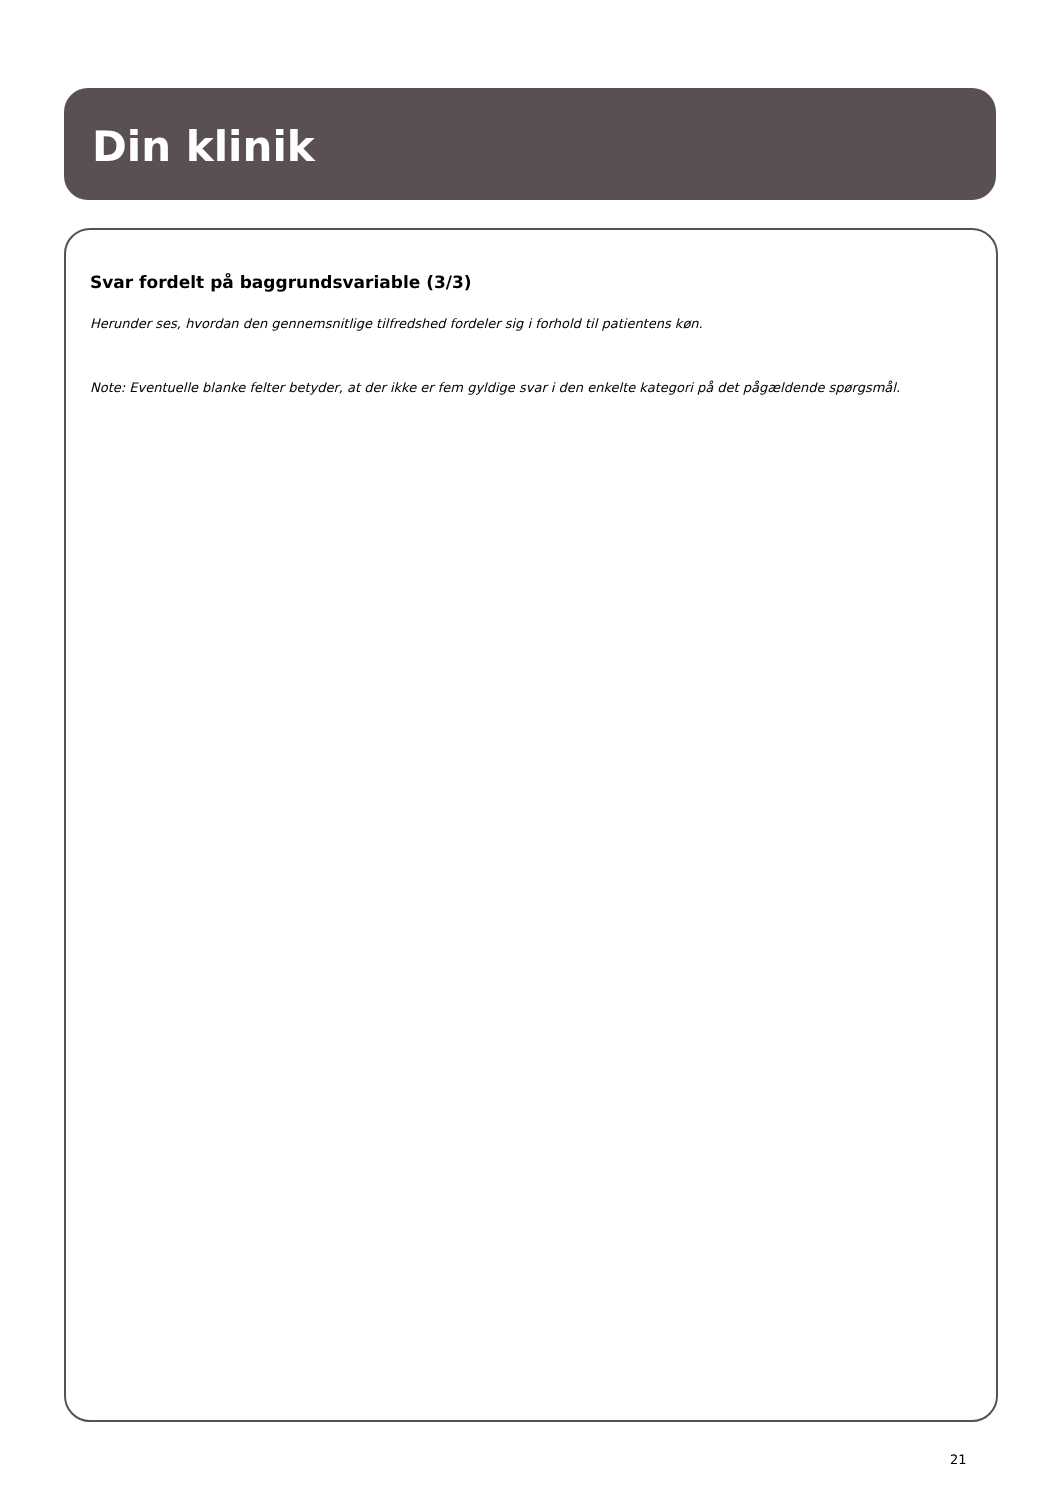Din klinik
Svar fordelt på baggrundsvariable (3/3)
Herunder ses, hvordan den gennemsnitlige tilfredshed fordeler sig i forhold til patientens køn.
Note: Eventuelle blanke felter betyder, at der ikke er fem gyldige svar i den enkelte kategori på det pågældende spørgsmål.
21